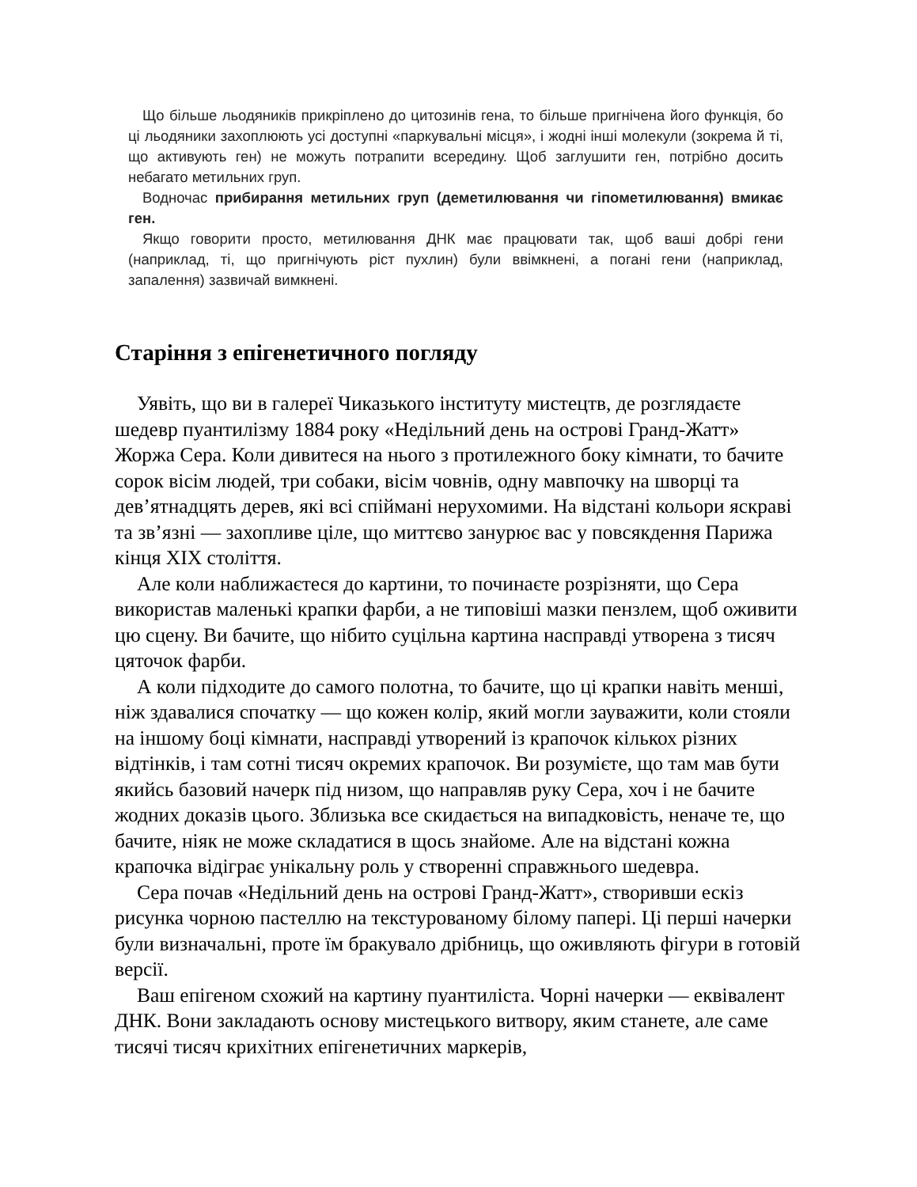Що більше льодяників прикріплено до цитозинів гена, то більше пригнічена його функція, бо ці льодяники захоплюють усі доступні «паркувальні місця», і жодні інші молекули (зокрема й ті, що активують ген) не можуть потрапити всередину. Щоб заглушити ген, потрібно досить небагато метильних груп.
Водночас прибирання метильних груп (деметилювання чи гіпометилювання) вмикає ген.
Якщо говорити просто, метилювання ДНК має працювати так, щоб ваші добрі гени (наприклад, ті, що пригнічують ріст пухлин) були ввімкнені, а погані гени (наприклад, запалення) зазвичай вимкнені.
Старіння з епігенетичного погляду
Уявіть, що ви в галереї Чиказького інституту мистецтв, де розглядаєте шедевр пуантилізму 1884 року «Недільний день на острові Гранд-Жатт» Жоржа Сера. Коли дивитеся на нього з протилежного боку кімнати, то бачите сорок вісім людей, три собаки, вісім човнів, одну мавпочку на шворці та дев’ятнадцять дерев, які всі спіймані нерухомими. На відстані кольори яскраві та зв’язні — захопливе ціле, що миттєво занурює вас у повсякдення Парижа кінця XIX століття.
Але коли наближаєтеся до картини, то починаєте розрізняти, що Сера використав маленькі крапки фарби, а не типовіші мазки пензлем, щоб оживити цю сцену. Ви бачите, що нібито суцільна картина насправді утворена з тисяч цяточок фарби.
А коли підходите до самого полотна, то бачите, що ці крапки навіть менші, ніж здавалися спочатку — що кожен колір, який могли зауважити, коли стояли на іншому боці кімнати, насправді утворений із крапочок кількох різних відтінків, і там сотні тисяч окремих крапочок. Ви розумієте, що там мав бути якийсь базовий начерк під низом, що направляв руку Сера, хоч і не бачите жодних доказів цього. Зблизька все скидається на випадковість, неначе те, що бачите, ніяк не може складатися в щось знайоме. Але на відстані кожна крапочка відіграє унікальну роль у створенні справжнього шедевра.
Сера почав «Недільний день на острові Гранд-Жатт», створивши ескіз рисунка чорною пастеллю на текстурованому білому папері. Ці перші начерки були визначальні, проте їм бракувало дрібниць, що оживляють фігури в готовій версії.
Ваш епігеном схожий на картину пуантиліста. Чорні начерки — еквівалент ДНК. Вони закладають основу мистецького витвору, яким станете, але саме тисячі тисяч крихітних епігенетичних маркерів,